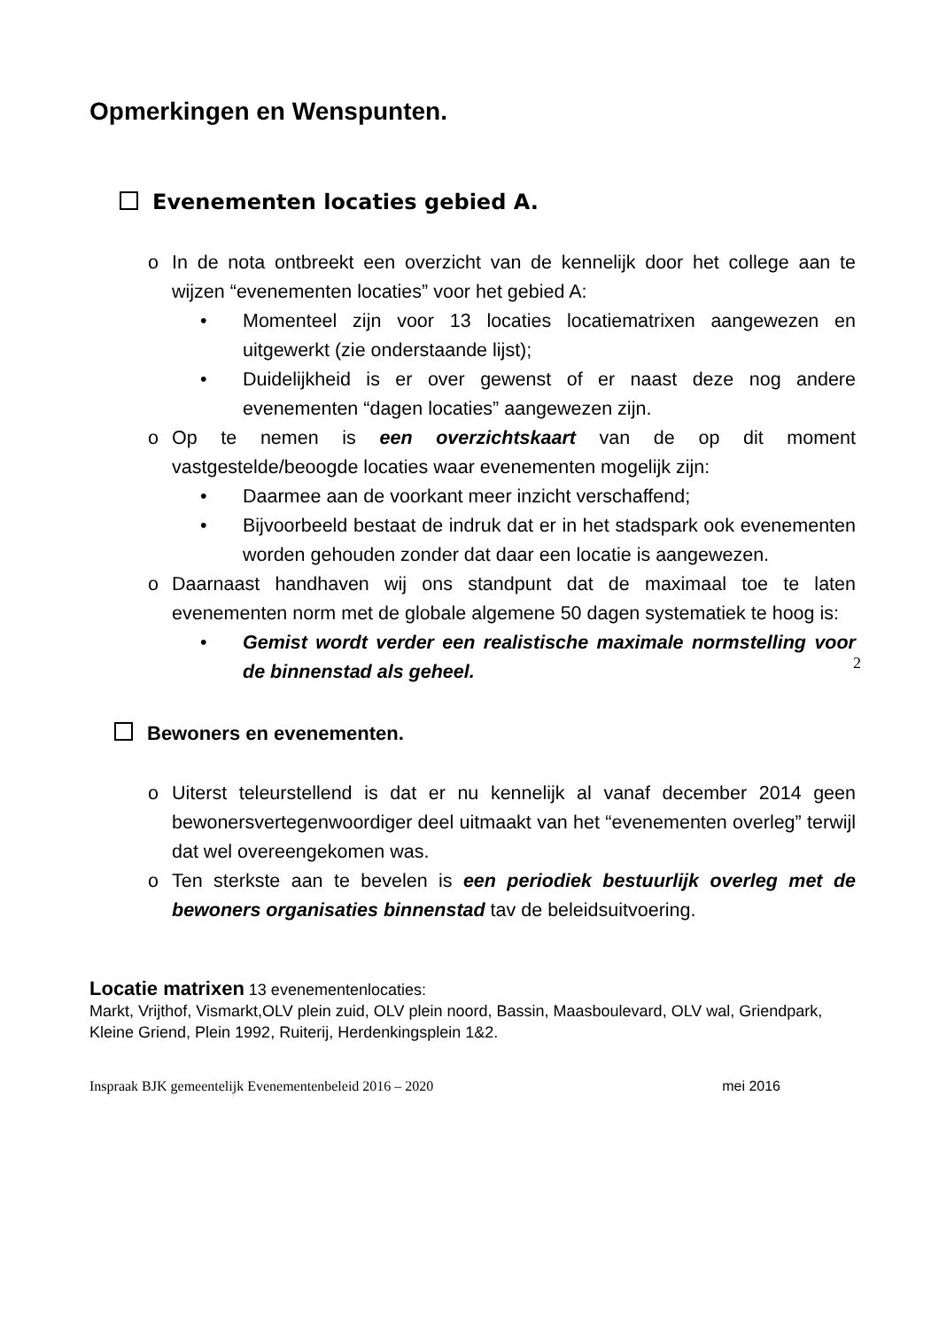Opmerkingen en Wenspunten.
Evenementen locaties gebied A.
o In de nota ontbreekt een overzicht van de kennelijk door het college aan te wijzen “evenementen locaties” voor het gebied A:
• Momenteel zijn voor 13 locaties locatiematrixen aangewezen en uitgewerkt (zie onderstaande lijst);
• Duidelijkheid is er over gewenst of er naast deze nog andere evenementen “dagen locaties” aangewezen zijn.
o Op te nemen is een overzichtskaart van de op dit moment vastgestelde/beoogde locaties waar evenementen mogelijk zijn:
• Daarmee aan de voorkant meer inzicht verschaffend;
• Bijvoorbeeld bestaat de indruk dat er in het stadspark ook evenementen worden gehouden zonder dat daar een locatie is aangewezen.
o Daarnaast handhaven wij ons standpunt dat de maximaal toe te laten evenementen norm met de globale algemene 50 dagen systematiek te hoog is:
• Gemist wordt verder een realistische maximale normstelling voor de binnenstad als geheel.
2
Bewoners en evenementen.
o Uiterst teleurstellend is dat er nu kennelijk al vanaf december 2014 geen bewonersvertegenwoordiger deel uitmaakt van het “evenementen overleg” terwijl dat wel overeengekomen was.
o Ten sterkste aan te bevelen is een periodiek bestuurlijk overleg met de bewoners organisaties binnenstad tav de beleidsuitvoering.
Locatie matrixen 13 evenementenlocaties:
Markt, Vrijthof, Vismarkt,OLV plein zuid, OLV plein noord, Bassin, Maasboulevard, OLV wal, Griendpark, Kleine Griend, Plein 1992, Ruiterij, Herdenkingsplein 1&2.
Inspraak BJK gemeentelijk Evenementenbeleid 2016 – 2020 mei 2016